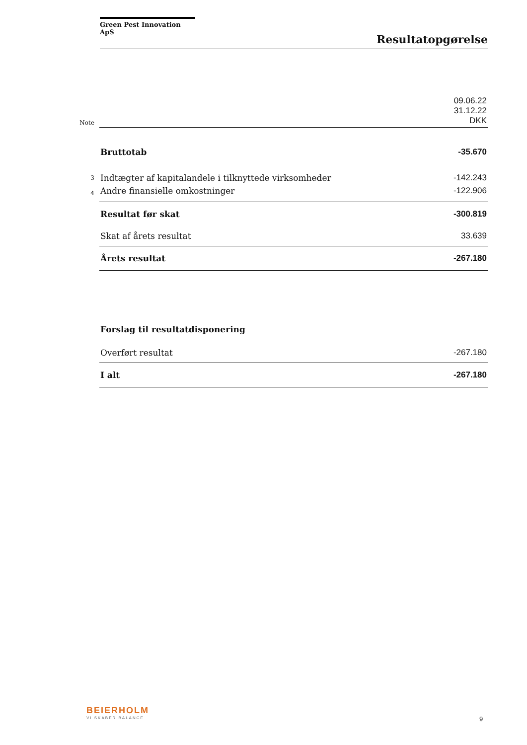Green Pest Innovation ApS
Resultatopgørelse
| Note | | 09.06.22 31.12.22 DKK |
| | Bruttotab | -35.670 |
| 3 | Indtægter af kapitalandele i tilknyttede virksomheder | -142.243 |
| 4 | Andre finansielle omkostninger | -122.906 |
| | Resultat før skat | -300.819 |
| | Skat af årets resultat | 33.639 |
| | Årets resultat | -267.180 |
| | Forslag til resultatdisponering | |
| | Overført resultat | -267.180 |
| | I alt | -267.180 |
BEIERHOLM
VI SKABER BALANCE
9